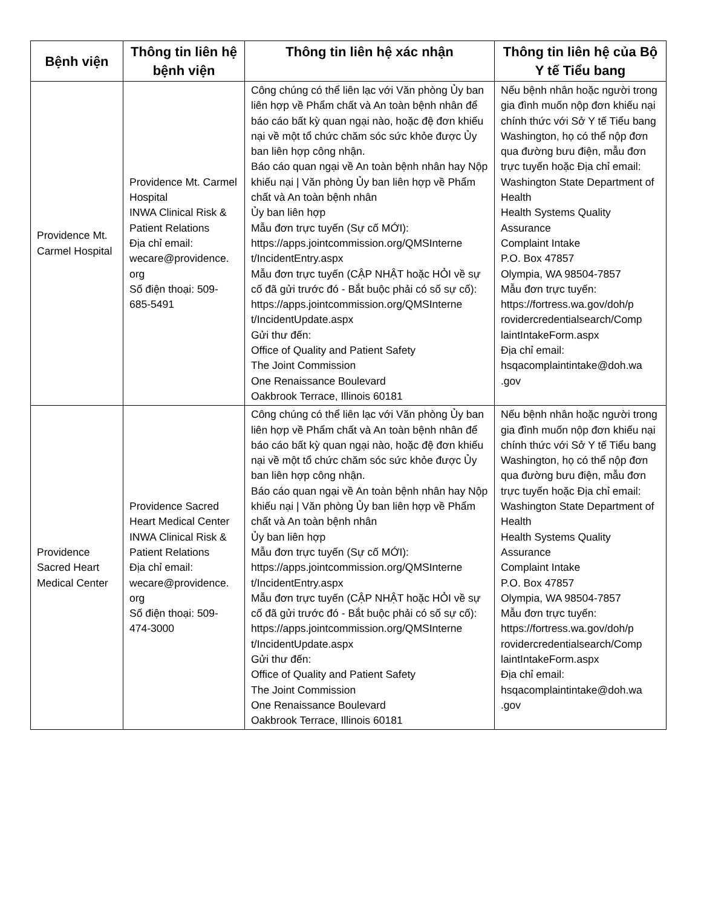| Bệnh viện | Thông tin liên hệ bệnh viện | Thông tin liên hệ xác nhận | Thông tin liên hệ của Bộ Y tế Tiểu bang |
| --- | --- | --- | --- |
| Providence Mt. Carmel Hospital | Providence Mt. Carmel Hospital INWA Clinical Risk & Patient Relations Địa chỉ email: wecare@providence. org Số điện thoại: 509-685-5491 | Công chúng có thể liên lạc với Văn phòng Ủy ban liên hợp về Phẩm chất và An toàn bệnh nhân để báo cáo bất kỳ quan ngại nào, hoặc đệ đơn khiếu nại về một tổ chức chăm sóc sức khỏe được Ủy ban liên hợp công nhận. Báo cáo quan ngại về An toàn bệnh nhân hay Nộp khiếu nại / Văn phòng Ủy ban liên hợp về Phẩm chất và An toàn bệnh nhân Ủy ban liên hợp Mẫu đơn trực tuyến (Sự cố MỚI): https://apps.jointcommission.org/QMSInterne t/IncidentEntry.aspx Mẫu đơn trực tuyến (CẬP NHẬT hoặc HỎI về sự cố đã gửi trước đó - Bắt buộc phải có số sự cố): https://apps.jointcommission.org/QMSInterne t/IncidentUpdate.aspx Gửi thư đến: Office of Quality and Patient Safety The Joint Commission One Renaissance Boulevard Oakbrook Terrace, Illinois 60181 | Nếu bệnh nhân hoặc người trong gia đình muốn nộp đơn khiếu nại chính thức với Sở Y tế Tiểu bang Washington, họ có thể nộp đơn qua đường bưu điện, mẫu đơn trực tuyến hoặc Địa chỉ email: Washington State Department of Health Health Systems Quality Assurance Complaint Intake P.O. Box 47857 Olympia, WA 98504-7857 Mẫu đơn trực tuyến: https://fortress.wa.gov/doh/p rovidercredentialsearch/Comp laintIntakeForm.aspx Địa chỉ email: hsqacomplaintintake@doh.wa .gov |
| Providence Sacred Heart Medical Center | Providence Sacred Heart Medical Center INWA Clinical Risk & Patient Relations Địa chỉ email: wecare@providence. org Số điện thoại: 509-474-3000 | Công chúng có thể liên lạc với Văn phòng Ủy ban liên hợp về Phẩm chất và An toàn bệnh nhân để báo cáo bất kỳ quan ngại nào, hoặc đệ đơn khiếu nại về một tổ chức chăm sóc sức khỏe được Ủy ban liên hợp công nhận. Báo cáo quan ngại về An toàn bệnh nhân hay Nộp khiếu nại / Văn phòng Ủy ban liên hợp về Phẩm chất và An toàn bệnh nhân Ủy ban liên hợp Mẫu đơn trực tuyến (Sự cố MỚI): https://apps.jointcommission.org/QMSInterne t/IncidentEntry.aspx Mẫu đơn trực tuyến (CẬP NHẬT hoặc HỎI về sự cố đã gửi trước đó - Bắt buộc phải có số sự cố): https://apps.jointcommission.org/QMSInterne t/IncidentUpdate.aspx Gửi thư đến: Office of Quality and Patient Safety The Joint Commission One Renaissance Boulevard Oakbrook Terrace, Illinois 60181 | Nếu bệnh nhân hoặc người trong gia đình muốn nộp đơn khiếu nại chính thức với Sở Y tế Tiểu bang Washington, họ có thể nộp đơn qua đường bưu điện, mẫu đơn trực tuyến hoặc Địa chỉ email: Washington State Department of Health Health Systems Quality Assurance Complaint Intake P.O. Box 47857 Olympia, WA 98504-7857 Mẫu đơn trực tuyến: https://fortress.wa.gov/doh/p rovidercredentialsearch/Comp laintIntakeForm.aspx Địa chỉ email: hsqacomplaintintake@doh.wa .gov |